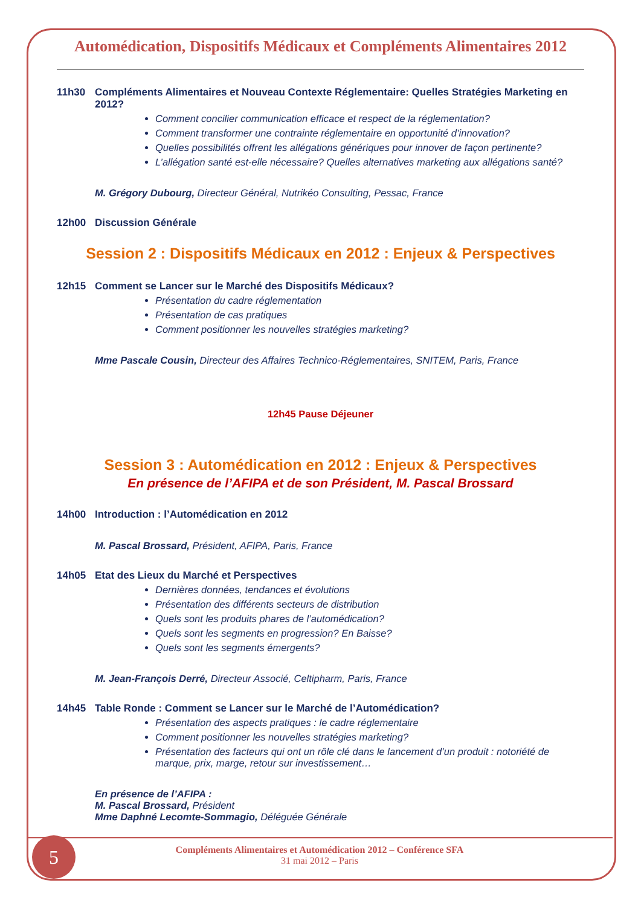Automédication, Dispositifs Médicaux et Compléments Alimentaires 2012
11h30 Compléments Alimentaires et Nouveau Contexte Réglementaire: Quelles Stratégies Marketing en 2012?
Comment concilier communication efficace et respect de la réglementation?
Comment transformer une contrainte réglementaire en opportunité d’innovation?
Quelles possibilités offrent les allégations génériques pour innover de façon pertinente?
L’allégation santé est-elle nécessaire? Quelles alternatives marketing aux allégations santé?
M. Grégory Dubourg, Directeur Général, Nutrikéo Consulting, Pessac, France
12h00 Discussion Générale
Session 2 : Dispositifs Médicaux en 2012 : Enjeux & Perspectives
12h15 Comment se Lancer sur le Marché des Dispositifs Médicaux?
Présentation du cadre réglementation
Présentation de cas pratiques
Comment positionner les nouvelles stratégies marketing?
Mme Pascale Cousin, Directeur des Affaires Technico-Réglementaires, SNITEM, Paris, France
12h45 Pause Déjeuner
Session 3 : Automédication en 2012 : Enjeux & Perspectives
En présence de l’AFIPA et de son Président, M. Pascal Brossard
14h00 Introduction : l’Automédication en 2012
M. Pascal Brossard, Président, AFIPA, Paris, France
14h05 Etat des Lieux du Marché et Perspectives
Dernières données, tendances et évolutions
Présentation des différents secteurs de distribution
Quels sont les produits phares de l’automédication?
Quels sont les segments en progression? En Baisse?
Quels sont les segments émergents?
M. Jean-François Derré, Directeur Associé, Celtipharm, Paris, France
14h45 Table Ronde : Comment se Lancer sur le Marché de l’Automédication?
Présentation des aspects pratiques : le cadre réglementaire
Comment positionner les nouvelles stratégies marketing?
Présentation des facteurs qui ont un rôle clé dans le lancement d’un produit : notoriété de marque, prix, marge, retour sur investissement…
En présence de l’AFIPA :
M. Pascal Brossard, Président
Mme Daphné Lecomte-Sommagio, Déléguée Générale
5
Compléments Alimentaires et Automédication 2012 – Conférence SFA
31 mai 2012 – Paris